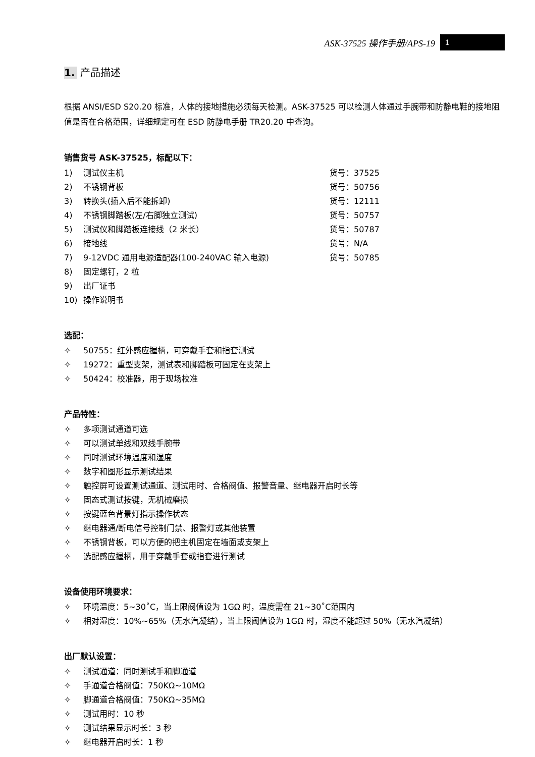ASK-37525 操作手册/APS-19 1
1. 产品描述
根据 ANSI/ESD S20.20 标准，人体的接地措施必须每天检测。ASK-37525 可以检测人体通过手腕带和防静电鞋的接地阻值是否在合格范围，详细规定可在 ESD 防静电手册 TR20.20 中查询。
销售货号 ASK-37525，标配以下：
1) 测试仪主机 货号：37525
2) 不锈钢背板 货号：50756
3) 转换头(插入后不能拆卸) 货号：12111
4) 不锈钢脚踏板(左/右脚独立测试) 货号：50757
5) 测试仪和脚踏板连接线（2 米长） 货号：50787
6) 接地线 货号：N/A
7) 9-12VDC 通用电源适配器(100-240VAC 输入电源) 货号：50785
8) 固定螺钉，2 粒
9) 出厂证书
10) 操作说明书
选配：
✧ 50755：红外感应握柄，可穿戴手套和指套测试
✧ 19272：重型支架，测试表和脚踏板可固定在支架上
✧ 50424：校准器，用于现场校准
产品特性：
✧ 多项测试通道可选
✧ 可以测试单线和双线手腕带
✧ 同时测试环境温度和湿度
✧ 数字和图形显示测试结果
✧ 触控屏可设置测试通道、测试用时、合格阀值、报警音量、继电器开启时长等
✧ 固态式测试按键，无机械磨损
✧ 按键蓝色背景灯指示操作状态
✧ 继电器通/断电信号控制门禁、报警灯或其他装置
✧ 不锈钢背板，可以方便的把主机固定在墙面或支架上
✧ 选配感应握柄，用于穿戴手套或指套进行测试
设备使用环境要求：
✧ 环境温度：5~30˚C，当上限阀值设为 1GΩ 时，温度需在 21~30˚C范围内
✧ 相对湿度：10%~65%（无水汽凝结），当上限阀值设为 1GΩ 时，湿度不能超过 50%（无水汽凝结）
出厂默认设置：
✧ 测试通道：同时测试手和脚通道
✧ 手通道合格阀值：750KΩ~10MΩ
✧ 脚通道合格阀值：750KΩ~35MΩ
✧ 测试用时：10 秒
✧ 测试结果显示时长：3 秒
✧ 继电器开启时长：1 秒